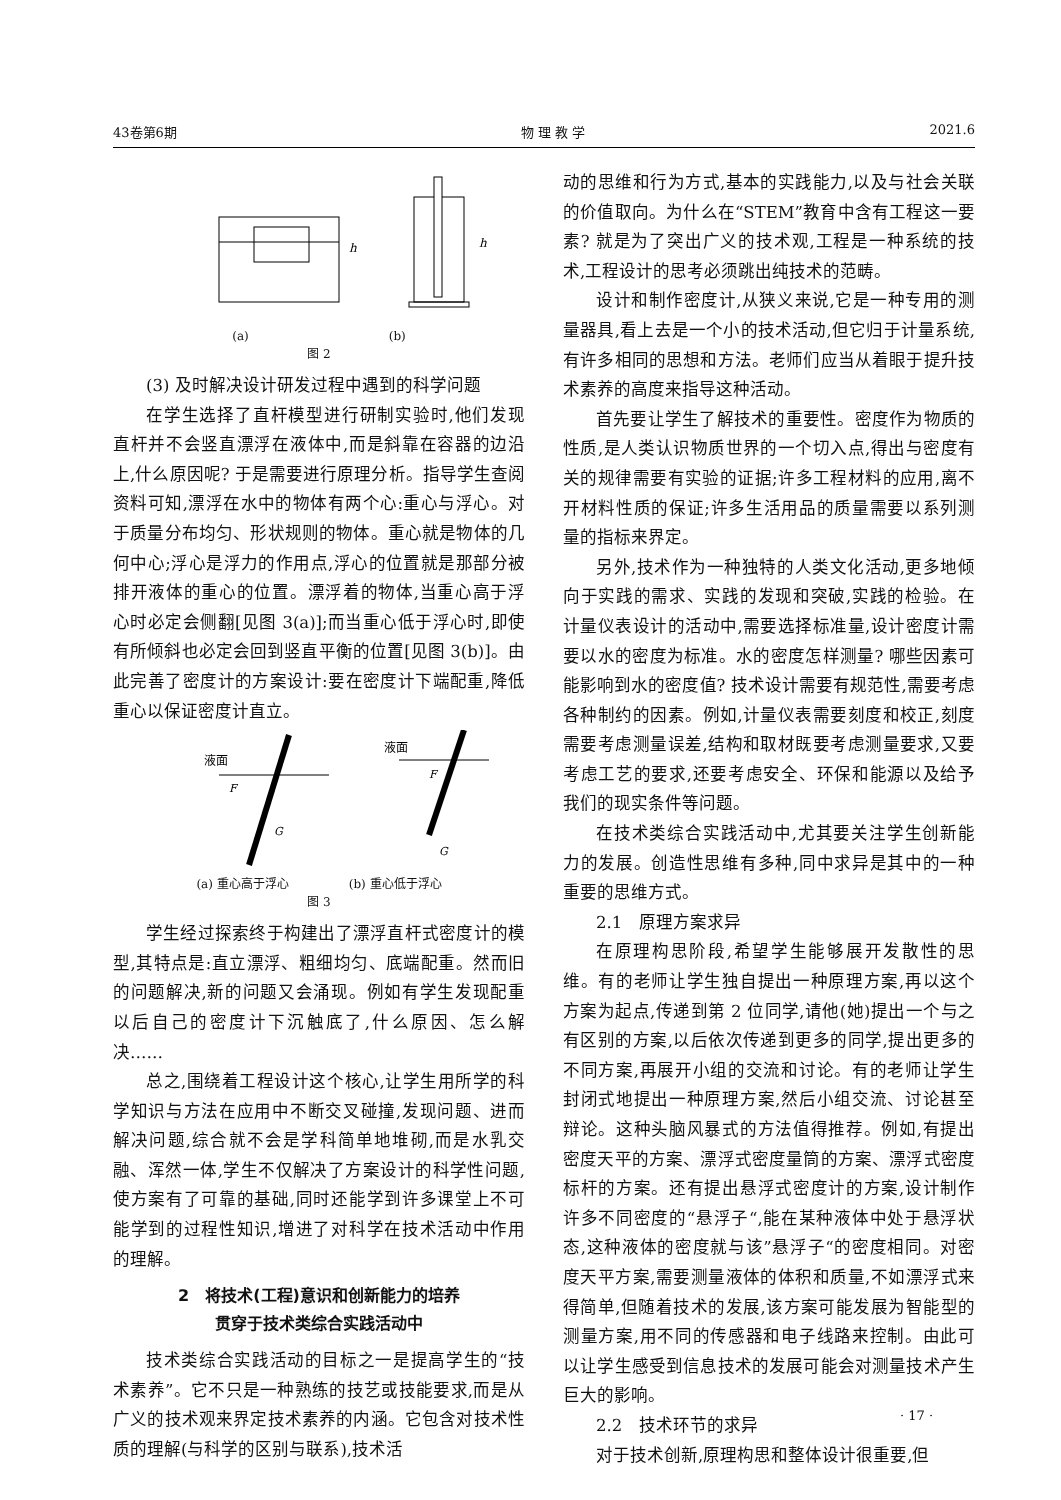43卷第6期 物 理 教 学 2021.6
h
h
(a) (b)
图 2
(3) 及时解决设计研发过程中遇到的科学问题
在学生选择了直杆模型进行研制实验时,他们发现直杆并不会竖直漂浮在液体中,而是斜靠在容器的边沿上,什么原因呢? 于是需要进行原理分析。指导学生查阅资料可知,漂浮在水中的物体有两个心:重心与浮心。对于质量分布均匀、形状规则的物体。重心就是物体的几何中心;浮心是浮力的作用点,浮心的位置就是那部分被排开液体的重心的位置。漂浮着的物体,当重心高于浮心时必定会侧翻[见图 3(a)];而当重心低于浮心时,即使有所倾斜也必定会回到竖直平衡的位置[见图 3(b)]。由此完善了密度计的方案设计:要在密度计下端配重,降低重心以保证密度计直立。
液面
F
G
液面
F
G
(a) 重心高于浮心 (b) 重心低于浮心
图 3
学生经过探索终于构建出了漂浮直杆式密度计的模型,其特点是:直立漂浮、粗细均匀、底端配重。然而旧的问题解决,新的问题又会涌现。例如有学生发现配重以后自己的密度计下沉触底了,什么原因、怎么解决……
总之,围绕着工程设计这个核心,让学生用所学的科学知识与方法在应用中不断交叉碰撞,发现问题、进而解决问题,综合就不会是学科简单地堆砌,而是水乳交融、浑然一体,学生不仅解决了方案设计的科学性问题,使方案有了可靠的基础,同时还能学到许多课堂上不可能学到的过程性知识,增进了对科学在技术活动中作用的理解。
2　将技术(工程)意识和创新能力的培养
贯穿于技术类综合实践活动中
技术类综合实践活动的目标之一是提高学生的“技术素养”。它不只是一种熟练的技艺或技能要求,而是从广义的技术观来界定技术素养的内涵。它包含对技术性质的理解(与科学的区别与联系),技术活
动的思维和行为方式,基本的实践能力,以及与社会关联的价值取向。为什么在“STEM”教育中含有工程这一要素? 就是为了突出广义的技术观,工程是一种系统的技术,工程设计的思考必须跳出纯技术的范畴。
设计和制作密度计,从狭义来说,它是一种专用的测量器具,看上去是一个小的技术活动,但它归于计量系统,有许多相同的思想和方法。老师们应当从着眼于提升技术素养的高度来指导这种活动。
首先要让学生了解技术的重要性。密度作为物质的性质,是人类认识物质世界的一个切入点,得出与密度有关的规律需要有实验的证据;许多工程材料的应用,离不开材料性质的保证;许多生活用品的质量需要以系列测量的指标来界定。
另外,技术作为一种独特的人类文化活动,更多地倾向于实践的需求、实践的发现和突破,实践的检验。在计量仪表设计的活动中,需要选择标准量,设计密度计需要以水的密度为标准。水的密度怎样测量? 哪些因素可能影响到水的密度值? 技术设计需要有规范性,需要考虑各种制约的因素。例如,计量仪表需要刻度和校正,刻度需要考虑测量误差,结构和取材既要考虑测量要求,又要考虑工艺的要求,还要考虑安全、环保和能源以及给予我们的现实条件等问题。
在技术类综合实践活动中,尤其要关注学生创新能力的发展。创造性思维有多种,同中求异是其中的一种重要的思维方式。
2.1　原理方案求异
在原理构思阶段,希望学生能够展开发散性的思维。有的老师让学生独自提出一种原理方案,再以这个方案为起点,传递到第 2 位同学,请他(她)提出一个与之有区别的方案,以后依次传递到更多的同学,提出更多的不同方案,再展开小组的交流和讨论。有的老师让学生封闭式地提出一种原理方案,然后小组交流、讨论甚至辩论。这种头脑风暴式的方法值得推荐。例如,有提出密度天平的方案、漂浮式密度量筒的方案、漂浮式密度标杆的方案。还有提出悬浮式密度计的方案,设计制作许多不同密度的“悬浮子“,能在某种液体中处于悬浮状态,这种液体的密度就与该”悬浮子“的密度相同。对密度天平方案,需要测量液体的体积和质量,不如漂浮式来得简单,但随着技术的发展,该方案可能发展为智能型的测量方案,用不同的传感器和电子线路来控制。由此可以让学生感受到信息技术的发展可能会对测量技术产生巨大的影响。
2.2　技术环节的求异
对于技术创新,原理构思和整体设计很重要,但
· 17 ·